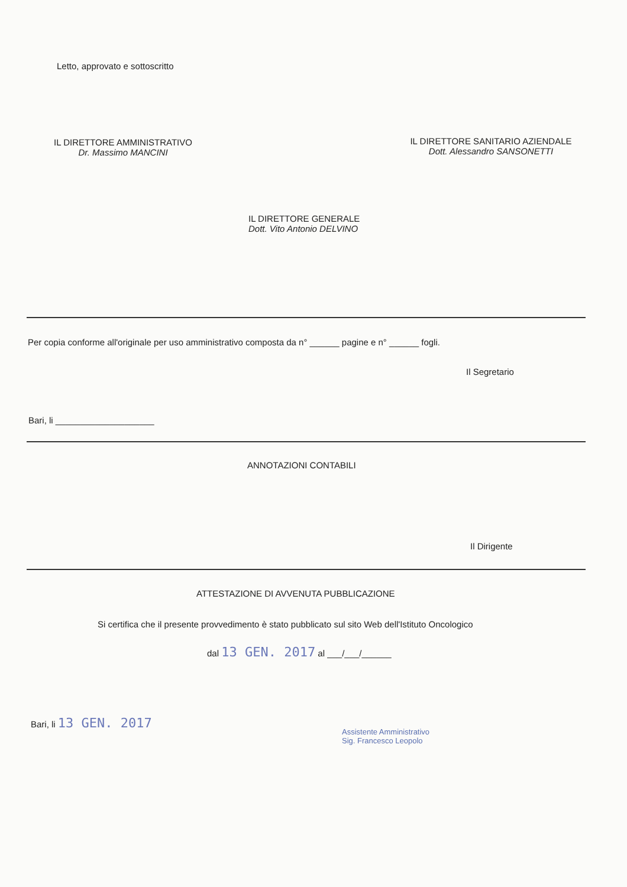Letto, approvato e sottoscritto
IL DIRETTORE AMMINISTRATIVO
Dr. Massimo MANCINI
IL DIRETTORE SANITARIO AZIENDALE
Dott. Alessandro SANSONETTI
IL DIRETTORE GENERALE
Dott. Vito Antonio DELVINO
Per copia conforme all'originale per uso amministrativo composta da n° ______ pagine e n° ______ fogli.
Il Segretario
Bari, li ____________________
ANNOTAZIONI CONTABILI
Il Dirigente
ATTESTAZIONE DI AVVENUTA PUBBLICAZIONE
Si certifica che il presente provvedimento è stato pubblicato sul sito Web dell'Istituto Oncologico
dal 13 GEN. 2017 al ___/___/______
Bari, li 13 GEN. 2017
Assistente Amministrativo
Sig. Francesco Leopolo